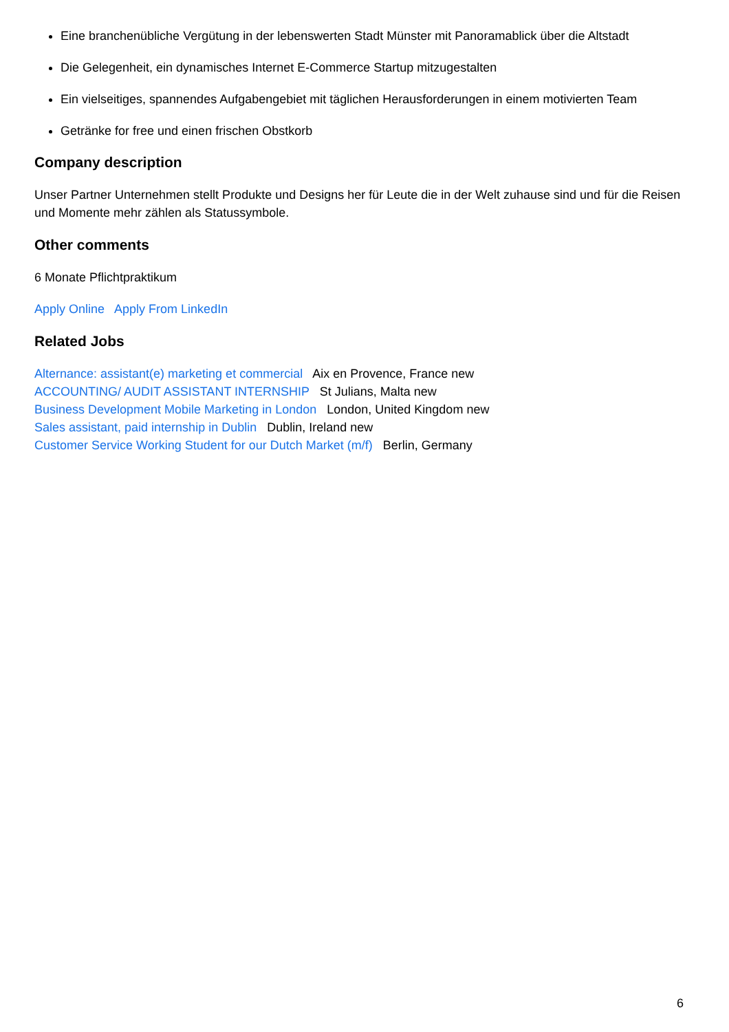Eine branchenübliche Vergütung in der lebenswerten Stadt Münster mit Panoramablick über die Altstadt
Die Gelegenheit, ein dynamisches Internet E-Commerce Startup mitzugestalten
Ein vielseitiges, spannendes Aufgabengebiet mit täglichen Herausforderungen in einem motivierten Team
Getränke for free und einen frischen Obstkorb
Company description
Unser Partner Unternehmen stellt Produkte und Designs her für Leute die in der Welt zuhause sind und für die Reisen und Momente mehr zählen als Statussymbole.
Other comments
6 Monate Pflichtpraktikum
Apply Online Apply From LinkedIn
Related Jobs
Alternance: assistant(e) marketing et commercial Aix en Provence, France new
ACCOUNTING/ AUDIT ASSISTANT INTERNSHIP St Julians, Malta new
Business Development Mobile Marketing in London London, United Kingdom new
Sales assistant, paid internship in Dublin Dublin, Ireland new
Customer Service Working Student for our Dutch Market (m/f) Berlin, Germany
6